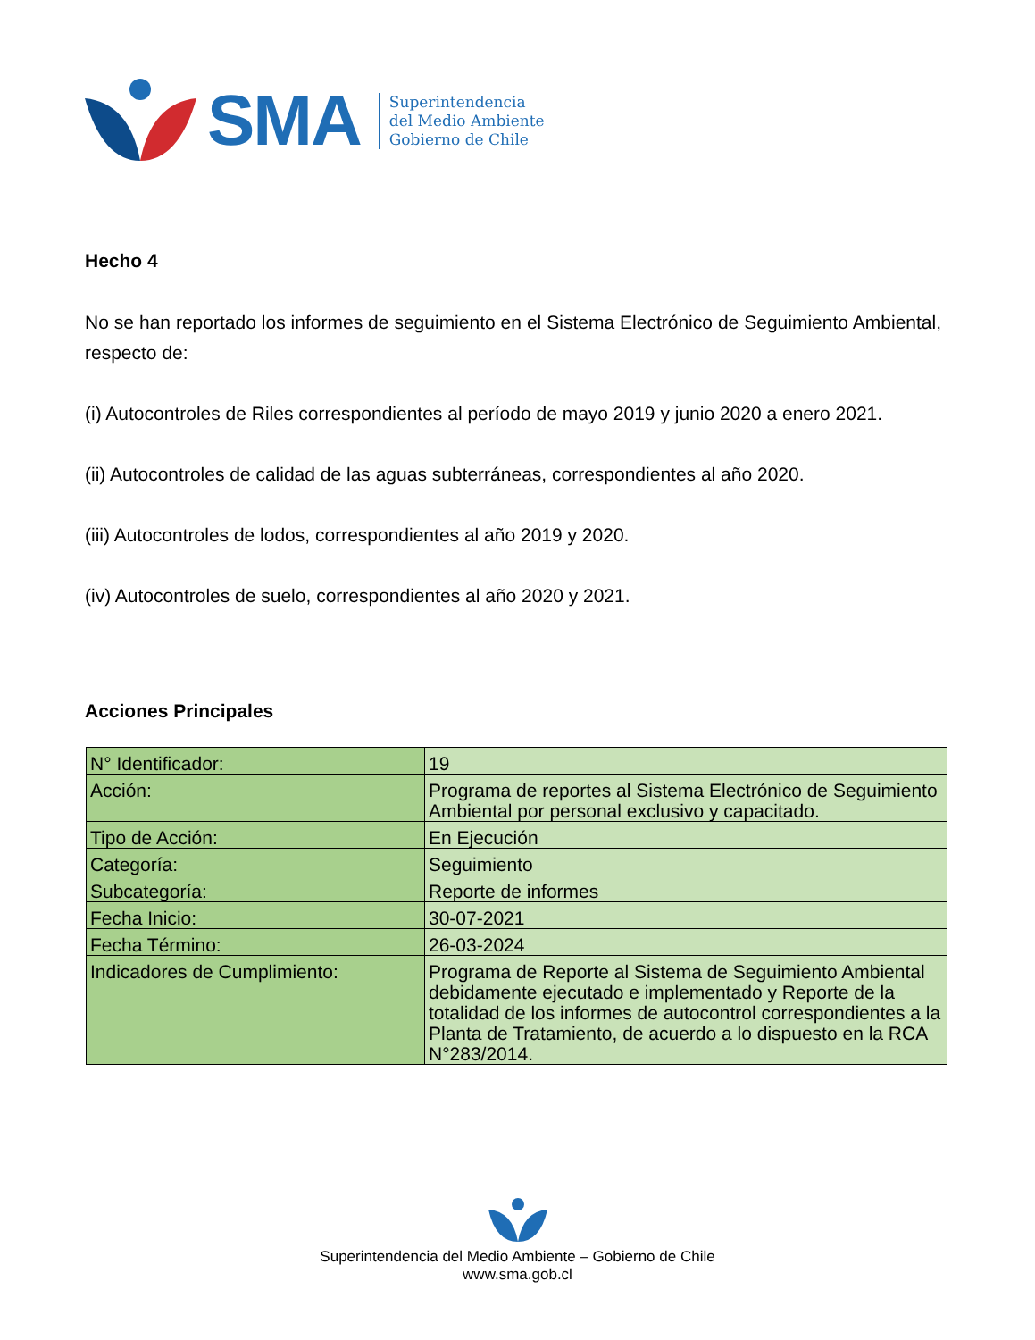SMA
Superintendencia
del Medio Ambiente
Gobierno de Chile
Hecho 4
No se han reportado los informes de seguimiento en el Sistema Electrónico de Seguimiento Ambiental, respecto de:
(i) Autocontroles de Riles correspondientes al período de mayo 2019 y junio 2020 a enero 2021.
(ii) Autocontroles de calidad de las aguas subterráneas, correspondientes al año 2020.
(iii) Autocontroles de lodos, correspondientes al año 2019 y 2020.
(iv) Autocontroles de suelo, correspondientes al año 2020 y 2021.
Acciones Principales
| N° Identificador: | 19 |
| Acción: | Programa de reportes al Sistema Electrónico de Seguimiento Ambiental por personal exclusivo y capacitado. |
| Tipo de Acción: | En Ejecución |
| Categoría: | Seguimiento |
| Subcategoría: | Reporte de informes |
| Fecha Inicio: | 30-07-2021 |
| Fecha Término: | 26-03-2024 |
| Indicadores de Cumplimiento: | Programa de Reporte al Sistema de Seguimiento Ambiental debidamente ejecutado e implementado y Reporte de la totalidad de los informes de autocontrol correspondientes a la Planta de Tratamiento, de acuerdo a lo dispuesto en la RCA N°283/2014. |
Superintendencia del Medio Ambiente – Gobierno de Chile
www.sma.gob.cl